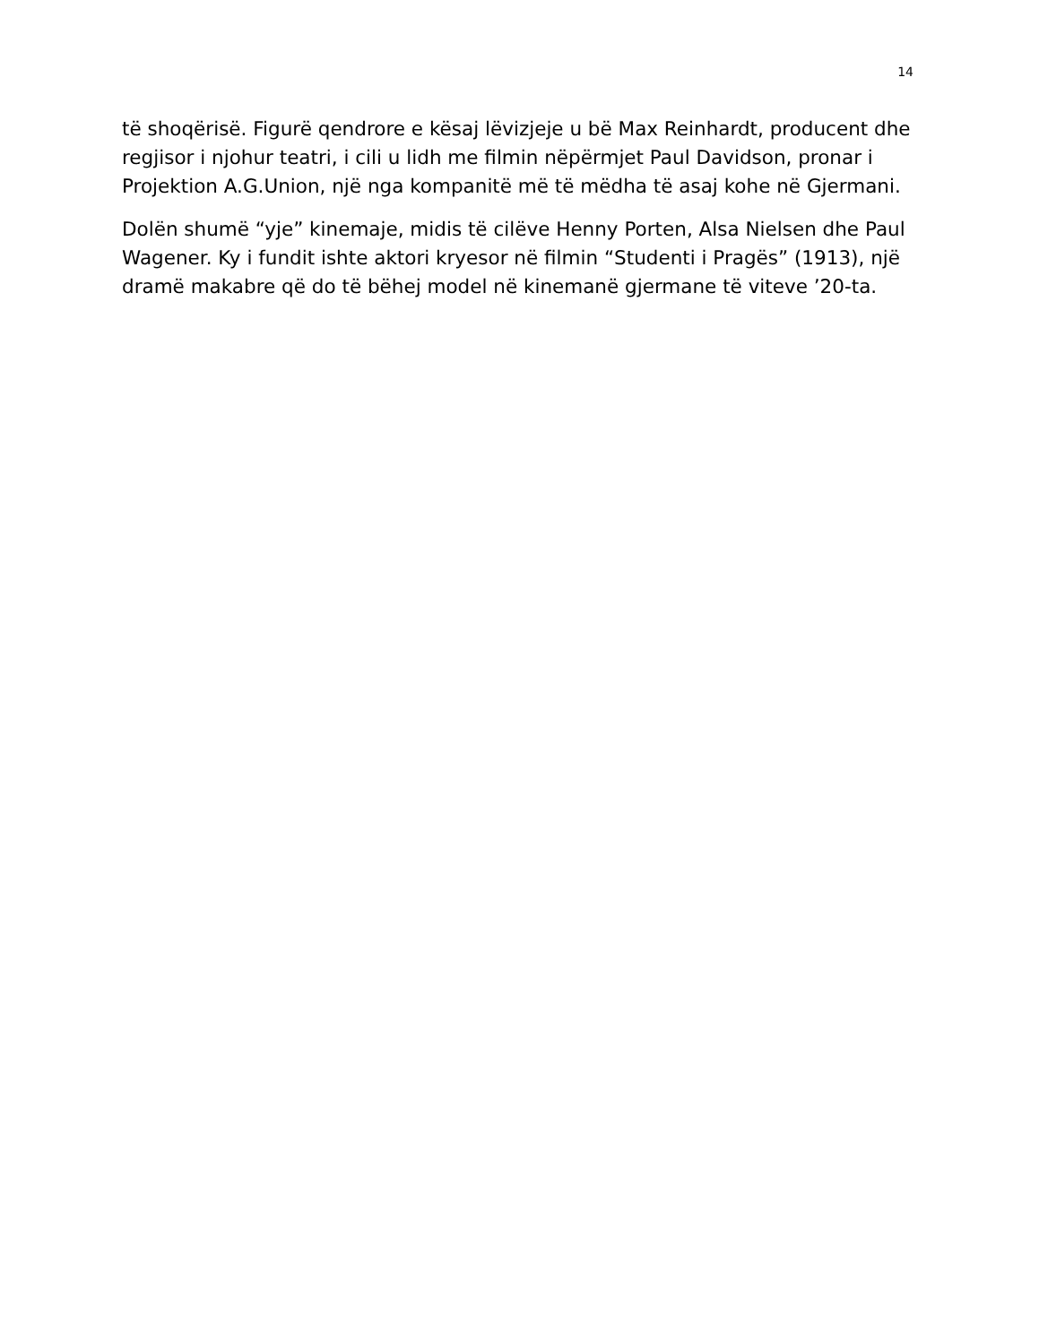14
të shoqërisë. Figurë qendrore e kësaj lëvizjeje u bë Max Reinhardt, producent dhe regjisor i njohur teatri, i cili u lidh me filmin nëpërmjet Paul Davidson, pronar i Projektion A.G.Union, një nga kompanitë më të mëdha të asaj kohe në Gjermani.
Dolën shumë “yje” kinemaje, midis të cilëve Henny Porten, Alsa Nielsen dhe Paul Wagener. Ky i fundit ishte aktori kryesor në filmin “Studenti i Pragës” (1913), një dramë makabre që do të bëhej model në kinemanë gjermane të viteve ’20-ta.